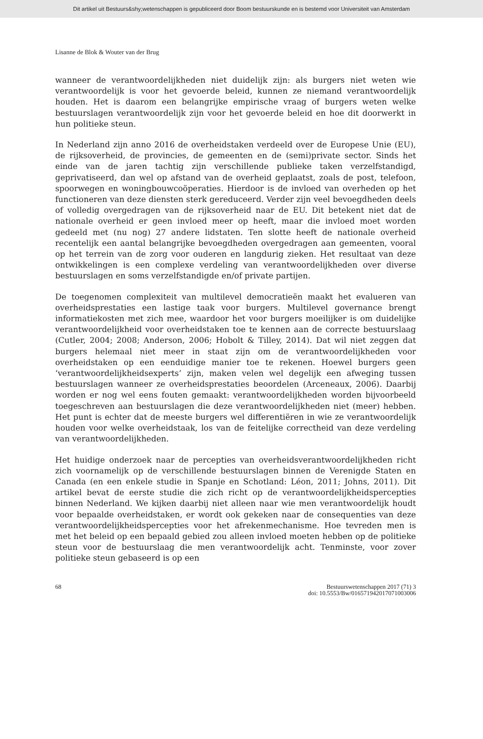Dit artikel uit Bestuurs&shy;wetenschappen is gepubliceerd door Boom bestuurskunde en is bestemd voor Universiteit van Amsterdam
Lisanne de Blok & Wouter van der Brug
wanneer de verantwoordelijkheden niet duidelijk zijn: als burgers niet weten wie verantwoordelijk is voor het gevoerde beleid, kunnen ze niemand verantwoordelijk houden. Het is daarom een belangrijke empirische vraag of burgers weten welke bestuurslagen verantwoordelijk zijn voor het gevoerde beleid en hoe dit doorwerkt in hun politieke steun.
In Nederland zijn anno 2016 de overheidstaken verdeeld over de Europese Unie (EU), de rijksoverheid, de provincies, de gemeenten en de (semi)private sector. Sinds het einde van de jaren tachtig zijn verschillende publieke taken verzelfstandigd, geprivatiseerd, dan wel op afstand van de overheid geplaatst, zoals de post, telefoon, spoorwegen en woningbouwcoöperaties. Hierdoor is de invloed van overheden op het functioneren van deze diensten sterk gereduceerd. Verder zijn veel bevoegdheden deels of volledig overgedragen van de rijksoverheid naar de EU. Dit betekent niet dat de nationale overheid er geen invloed meer op heeft, maar die invloed moet worden gedeeld met (nu nog) 27 andere lidstaten. Ten slotte heeft de nationale overheid recentelijk een aantal belangrijke bevoegdheden overgedragen aan gemeenten, vooral op het terrein van de zorg voor ouderen en langdurig zieken. Het resultaat van deze ontwikkelingen is een complexe verdeling van verantwoordelijkheden over diverse bestuurslagen en soms verzelfstandigde en/of private partijen.
De toegenomen complexiteit van multilevel democratieën maakt het evalueren van overheidsprestaties een lastige taak voor burgers. Multilevel governance brengt informatiekosten met zich mee, waardoor het voor burgers moeilijker is om duidelijke verantwoordelijkheid voor overheidstaken toe te kennen aan de correcte bestuurslaag (Cutler, 2004; 2008; Anderson, 2006; Hobolt & Tilley, 2014). Dat wil niet zeggen dat burgers helemaal niet meer in staat zijn om de verantwoordelijkheden voor overheidstaken op een eenduidige manier toe te rekenen. Hoewel burgers geen ‘verantwoordelijkheidsexperts’ zijn, maken velen wel degelijk een afweging tussen bestuurslagen wanneer ze overheidsprestaties beoordelen (Arceneaux, 2006). Daarbij worden er nog wel eens fouten gemaakt: verantwoordelijkheden worden bijvoorbeeld toegeschreven aan bestuurslagen die deze verantwoordelijkheden niet (meer) hebben. Het punt is echter dat de meeste burgers wel differentiëren in wie ze verantwoordelijk houden voor welke overheidstaak, los van de feitelijke correctheid van deze verdeling van verantwoordelijkheden.
Het huidige onderzoek naar de percepties van overheidsverantwoordelijkheden richt zich voornamelijk op de verschillende bestuurslagen binnen de Verenigde Staten en Canada (en een enkele studie in Spanje en Schotland: Léon, 2011; Johns, 2011). Dit artikel bevat de eerste studie die zich richt op de verantwoordelijkheidspercepties binnen Nederland. We kijken daarbij niet alleen naar wie men verantwoordelijk houdt voor bepaalde overheidstaken, er wordt ook gekeken naar de consequenties van deze verantwoordelijkheidspercepties voor het afrekenmechanisme. Hoe tevreden men is met het beleid op een bepaald gebied zou alleen invloed moeten hebben op de politieke steun voor de bestuurslaag die men verantwoordelijk acht. Tenminste, voor zover politieke steun gebaseerd is op een
68 Bestuurswetenschappen 2017 (71) 3
doi: 10.5553/Bw/016571942017071003006